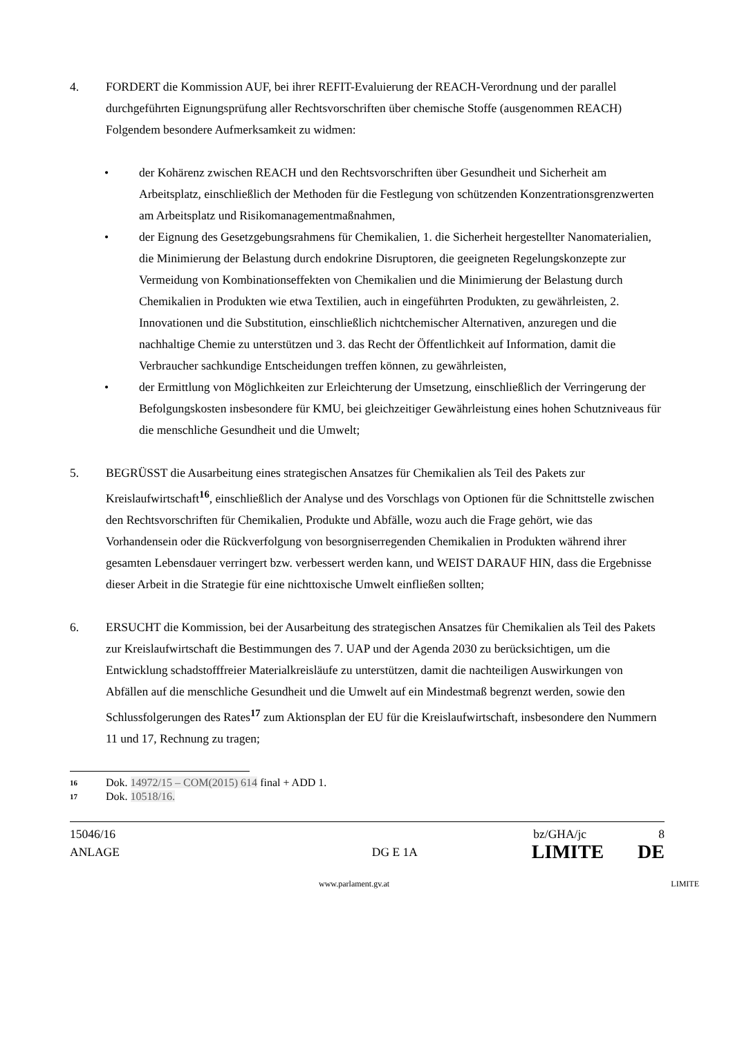4. FORDERT die Kommission AUF, bei ihrer REFIT-Evaluierung der REACH-Verordnung und der parallel durchgeführten Eignungsprüfung aller Rechtsvorschriften über chemische Stoffe (ausgenommen REACH) Folgendem besondere Aufmerksamkeit zu widmen:
• der Kohärenz zwischen REACH und den Rechtsvorschriften über Gesundheit und Sicherheit am Arbeitsplatz, einschließlich der Methoden für die Festlegung von schützenden Konzentrationsgrenzwerten am Arbeitsplatz und Risikomanagementmaßnahmen,
• der Eignung des Gesetzgebungsrahmens für Chemikalien, 1. die Sicherheit hergestellter Nanomaterialien, die Minimierung der Belastung durch endokrine Disruptoren, die geeigneten Regelungskonzepte zur Vermeidung von Kombinationseffekten von Chemikalien und die Minimierung der Belastung durch Chemikalien in Produkten wie etwa Textilien, auch in eingeführten Produkten, zu gewährleisten, 2. Innovationen und die Substitution, einschließlich nichtchemischer Alternativen, anzuregen und die nachhaltige Chemie zu unterstützen und 3. das Recht der Öffentlichkeit auf Information, damit die Verbraucher sachkundige Entscheidungen treffen können, zu gewährleisten,
• der Ermittlung von Möglichkeiten zur Erleichterung der Umsetzung, einschließlich der Verringerung der Befolgungskosten insbesondere für KMU, bei gleichzeitiger Gewährleistung eines hohen Schutzniveaus für die menschliche Gesundheit und die Umwelt;
5. BEGRÜSST die Ausarbeitung eines strategischen Ansatzes für Chemikalien als Teil des Pakets zur Kreislaufwirtschaft<sup>16</sup>, einschließlich der Analyse und des Vorschlags von Optionen für die Schnittstelle zwischen den Rechtsvorschriften für Chemikalien, Produkte und Abfälle, wozu auch die Frage gehört, wie das Vorhandensein oder die Rückverfolgung von besorgniserregenden Chemikalien in Produkten während ihrer gesamten Lebensdauer verringert bzw. verbessert werden kann, und WEIST DARAUF HIN, dass die Ergebnisse dieser Arbeit in die Strategie für eine nichttoxische Umwelt einfließen sollten;
6. ERSUCHT die Kommission, bei der Ausarbeitung des strategischen Ansatzes für Chemikalien als Teil des Pakets zur Kreislaufwirtschaft die Bestimmungen des 7. UAP und der Agenda 2030 zu berücksichtigen, um die Entwicklung schadstofffreier Materialkreisläufe zu unterstützen, damit die nachteiligen Auswirkungen von Abfällen auf die menschliche Gesundheit und die Umwelt auf ein Mindestmaß begrenzt werden, sowie den Schlussfolgerungen des Rates<sup>17</sup> zum Aktionsplan der EU für die Kreislaufwirtschaft, insbesondere den Nummern 11 und 17, Rechnung zu tragen;
16 Dok. 14972/15 – COM(2015) 614 final + ADD 1.
17 Dok. 10518/16.
15046/16 bz/GHA/jc 8
ANLAGE DG E 1A LIMITE DE
www.parlament.gv.at LIMITE